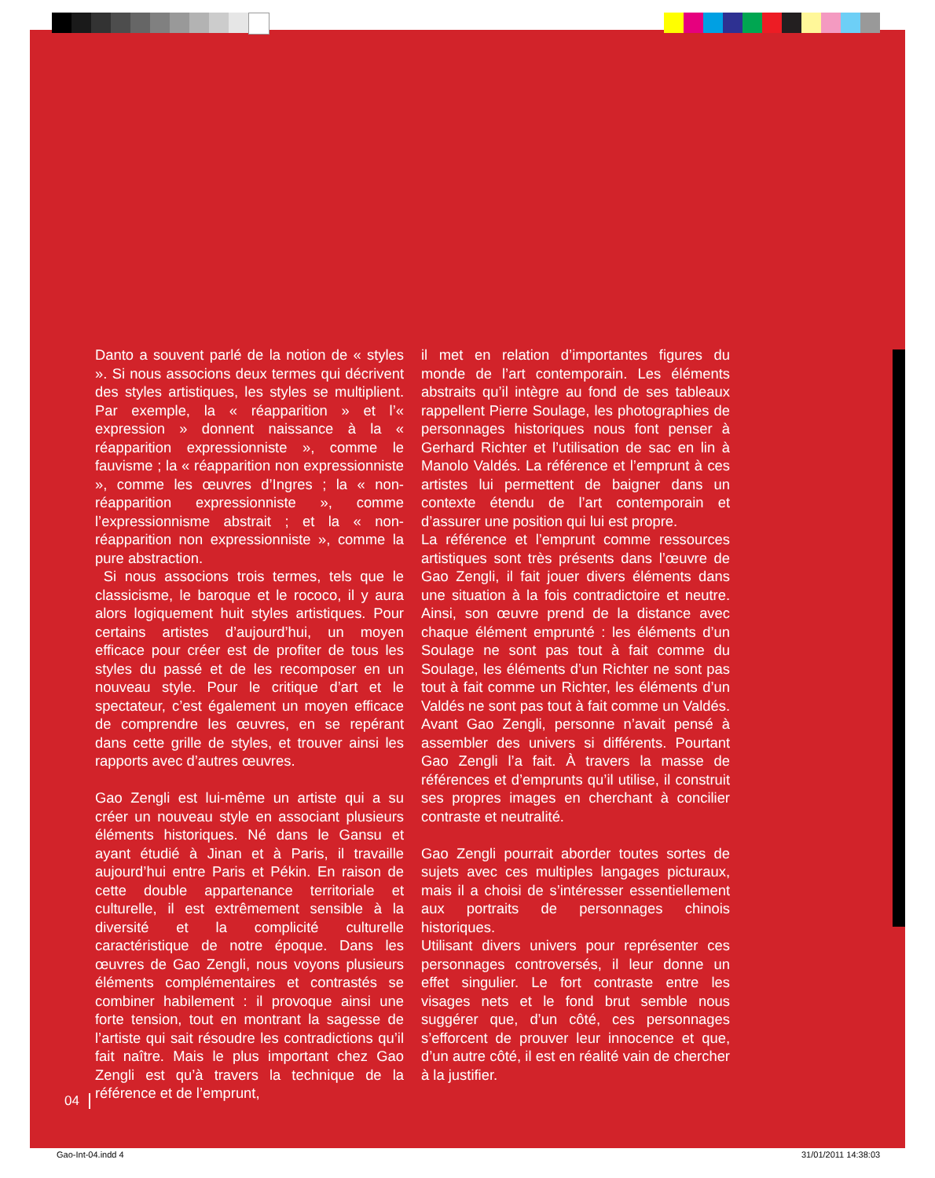Danto a souvent parlé de la notion de « styles ». Si nous associons deux termes qui décrivent des styles artistiques, les styles se multiplient. Par exemple, la « réapparition » et l’« expression » donnent naissance à la « réapparition expressionniste », comme le fauvisme ; la « réapparition non expressionniste », comme les œuvres d’Ingres ; la « non-réapparition expressionniste », comme l’expressionnisme abstrait ; et la « non-réapparition non expressionniste », comme la pure abstraction.
Si nous associons trois termes, tels que le classicisme, le baroque et le rococo, il y aura alors logiquement huit styles artistiques. Pour certains artistes d’aujourd’hui, un moyen efficace pour créer est de profiter de tous les styles du passé et de les recomposer en un nouveau style. Pour le critique d’art et le spectateur, c’est également un moyen efficace de comprendre les œuvres, en se repérant dans cette grille de styles, et trouver ainsi les rapports avec d’autres œuvres.
Gao Zengli est lui-même un artiste qui a su créer un nouveau style en associant plusieurs éléments historiques. Né dans le Gansu et ayant étudié à Jinan et à Paris, il travaille aujourd’hui entre Paris et Pékin. En raison de cette double appartenance territoriale et culturelle, il est extrêmement sensible à la diversité et la complicité culturelle caractéristique de notre époque. Dans les œuvres de Gao Zengli, nous voyons plusieurs éléments complémentaires et contrastés se combiner habilement : il provoque ainsi une forte tension, tout en montrant la sagesse de l’artiste qui sait résoudre les contradictions qu’il fait naître. Mais le plus important chez Gao Zengli est qu’à travers la technique de la référence et de l’emprunt,
il met en relation d’importantes figures du monde de l’art contemporain. Les éléments abstraits qu’il intègre au fond de ses tableaux rappellent Pierre Soulage, les photographies de personnages historiques nous font penser à Gerhard Richter et l’utilisation de sac en lin à Manolo Valdés. La référence et l’emprunt à ces artistes lui permettent de baigner dans un contexte étendu de l’art contemporain et d’assurer une position qui lui est propre.
La référence et l’emprunt comme ressources artistiques sont très présents dans l’œuvre de Gao Zengli, il fait jouer divers éléments dans une situation à la fois contradictoire et neutre. Ainsi, son œuvre prend de la distance avec chaque élément emprunté : les éléments d’un Soulage ne sont pas tout à fait comme du Soulage, les éléments d’un Richter ne sont pas tout à fait comme un Richter, les éléments d’un Valdés ne sont pas tout à fait comme un Valdés. Avant Gao Zengli, personne n’avait pensé à assembler des univers si différents. Pourtant Gao Zengli l’a fait. À travers la masse de références et d’emprunts qu’il utilise, il construit ses propres images en cherchant à concilier contraste et neutralité.
Gao Zengli pourrait aborder toutes sortes de sujets avec ces multiples langages picturaux, mais il a choisi de s’intéresser essentiellement aux portraits de personnages chinois historiques.
Utilisant divers univers pour représenter ces personnages controversés, il leur donne un effet singulier. Le fort contraste entre les visages nets et le fond brut semble nous suggérer que, d’un côté, ces personnages s’efforcent de prouver leur innocence et que, d’un autre côté, il est en réalité vain de chercher à la justifier.
04
Gao-Int-04.indd 4 31/01/2011 14:38:03